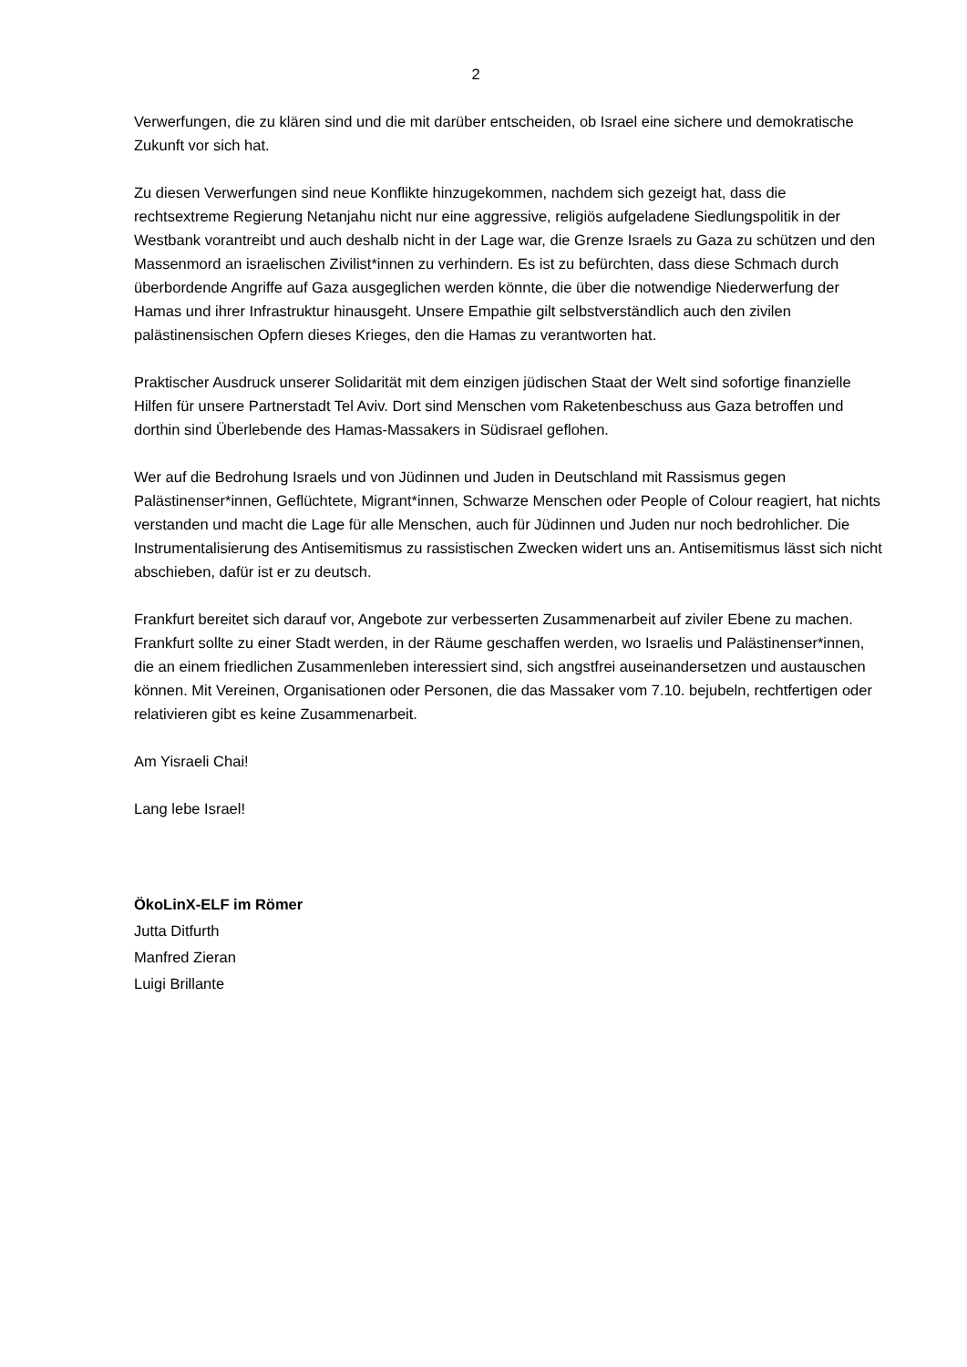2
Verwerfungen, die zu klären sind und die mit darüber entscheiden, ob Israel eine sichere und demokratische Zukunft vor sich hat.
Zu diesen Verwerfungen sind neue Konflikte hinzugekommen, nachdem sich gezeigt hat, dass die rechtsextreme Regierung Netanjahu nicht nur eine aggressive, religiös aufgeladene Siedlungspolitik in der Westbank vorantreibt und auch deshalb nicht in der Lage war, die Grenze Israels zu Gaza zu schützen und den Massenmord an israelischen Zivilist*innen zu verhindern. Es ist zu befürchten, dass diese Schmach durch überbordende Angriffe auf Gaza ausgeglichen werden könnte, die über die notwendige Niederwerfung der Hamas und ihrer Infrastruktur hinausgeht. Unsere Empathie gilt selbstverständlich auch den zivilen palästinensischen Opfern dieses Krieges, den die Hamas zu verantworten hat.
Praktischer Ausdruck unserer Solidarität mit dem einzigen jüdischen Staat der Welt sind sofortige finanzielle Hilfen für unsere Partnerstadt Tel Aviv. Dort sind Menschen vom Raketenbeschuss aus Gaza betroffen und dorthin sind Überlebende des Hamas-Massakers in Südisrael geflohen.
Wer auf die Bedrohung Israels und von Jüdinnen und Juden in Deutschland mit Rassismus gegen Palästinenser*innen, Geflüchtete, Migrant*innen, Schwarze Menschen oder People of Colour reagiert, hat nichts verstanden und macht die Lage für alle Menschen, auch für Jüdinnen und Juden nur noch bedrohlicher. Die Instrumentalisierung des Antisemitismus zu rassistischen Zwecken widert uns an. Antisemitismus lässt sich nicht abschieben, dafür ist er zu deutsch.
Frankfurt bereitet sich darauf vor, Angebote zur verbesserten Zusammenarbeit auf ziviler Ebene zu machen. Frankfurt sollte zu einer Stadt werden, in der Räume geschaffen werden, wo Israelis und Palästinenser*innen, die an einem friedlichen Zusammenleben interessiert sind, sich angstfrei auseinandersetzen und austauschen können. Mit Vereinen, Organisationen oder Personen, die das Massaker vom 7.10. bejubeln, rechtfertigen oder relativieren gibt es keine Zusammenarbeit.
Am Yisraeli Chai!
Lang lebe Israel!
ÖkoLinX-ELF im Römer
Jutta Ditfurth
Manfred Zieran
Luigi Brillante